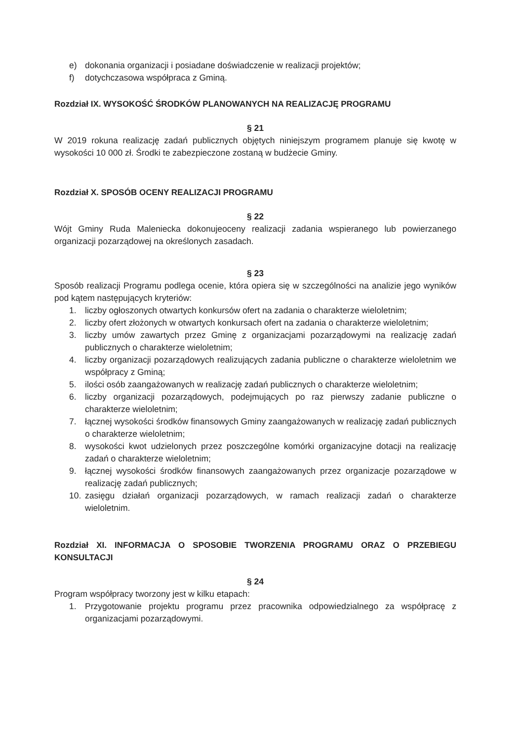e) dokonania organizacji i posiadane doświadczenie w realizacji projektów;
f) dotychczasowa współpraca z Gminą.
Rozdział IX. WYSOKOŚĆ ŚRODKÓW PLANOWANYCH NA REALIZACJĘ PROGRAMU
§ 21
W 2019 rokuna realizację zadań publicznych objętych niniejszym programem planuje się kwotę w wysokości 10 000 zł. Środki te zabezpieczone zostaną w budżecie Gminy.
Rozdział X. SPOSÓB OCENY REALIZACJI PROGRAMU
§ 22
Wójt Gminy Ruda Maleniecka dokonujeoceny realizacji zadania wspieranego lub powierzanego organizacji pozarządowej na określonych zasadach.
§ 23
Sposób realizacji Programu podlega ocenie, która opiera się w szczególności na analizie jego wyników pod kątem następujących kryteriów:
1. liczby ogłoszonych otwartych konkursów ofert na zadania o charakterze wieloletnim;
2. liczby ofert złożonych w otwartych konkursach ofert na zadania o charakterze wieloletnim;
3. liczby umów zawartych przez Gminę z organizacjami pozarządowymi na realizację zadań publicznych o charakterze wieloletnim;
4. liczby organizacji pozarządowych realizujących zadania publiczne o charakterze wieloletnim we współpracy z Gminą;
5. ilości osób zaangażowanych w realizację zadań publicznych o charakterze wieloletnim;
6. liczby organizacji pozarządowych, podejmujących po raz pierwszy zadanie publiczne o charakterze wieloletnim;
7. łącznej wysokości środków finansowych Gminy zaangażowanych w realizację zadań publicznych o charakterze wieloletnim;
8. wysokości kwot udzielonych przez poszczególne komórki organizacyjne dotacji na realizację zadań o charakterze wieloletnim;
9. łącznej wysokości środków finansowych zaangażowanych przez organizacje pozarządowe w realizację zadań publicznych;
10. zasięgu działań organizacji pozarządowych, w ramach realizacji zadań o charakterze wieloletnim.
Rozdział XI. INFORMACJA O SPOSOBIE TWORZENIA PROGRAMU ORAZ O PRZEBIEGU KONSULTACJI
§ 24
Program współpracy tworzony jest w kilku etapach:
1. Przygotowanie projektu programu przez pracownika odpowiedzialnego za współpracę z organizacjami pozarządowymi.